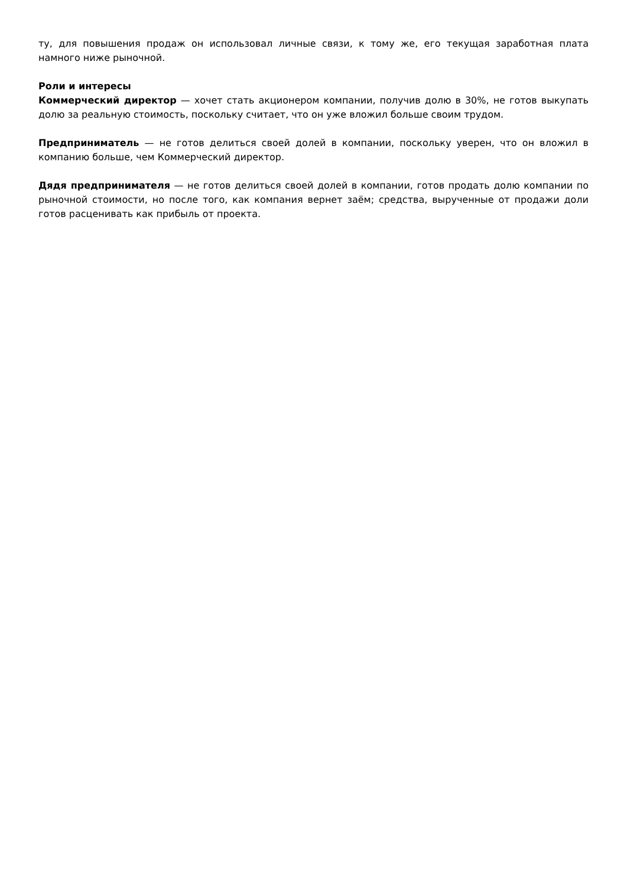ту, для повышения продаж он использовал личные связи, к тому же, его текущая заработная плата намного ниже рыночной.
Роли и интересы
Коммерческий директор — хочет стать акционером компании, получив долю в 30%, не готов выкупать долю за реальную стоимость, поскольку считает, что он уже вложил больше своим трудом.
Предприниматель — не готов делиться своей долей в компании, поскольку уверен, что он вложил в компанию больше, чем Коммерческий директор.
Дядя предпринимателя — не готов делиться своей долей в компании, готов продать долю компании по рыночной стоимости, но после того, как компания вернет заём; средства, вырученные от продажи доли готов расценивать как прибыль от проекта.